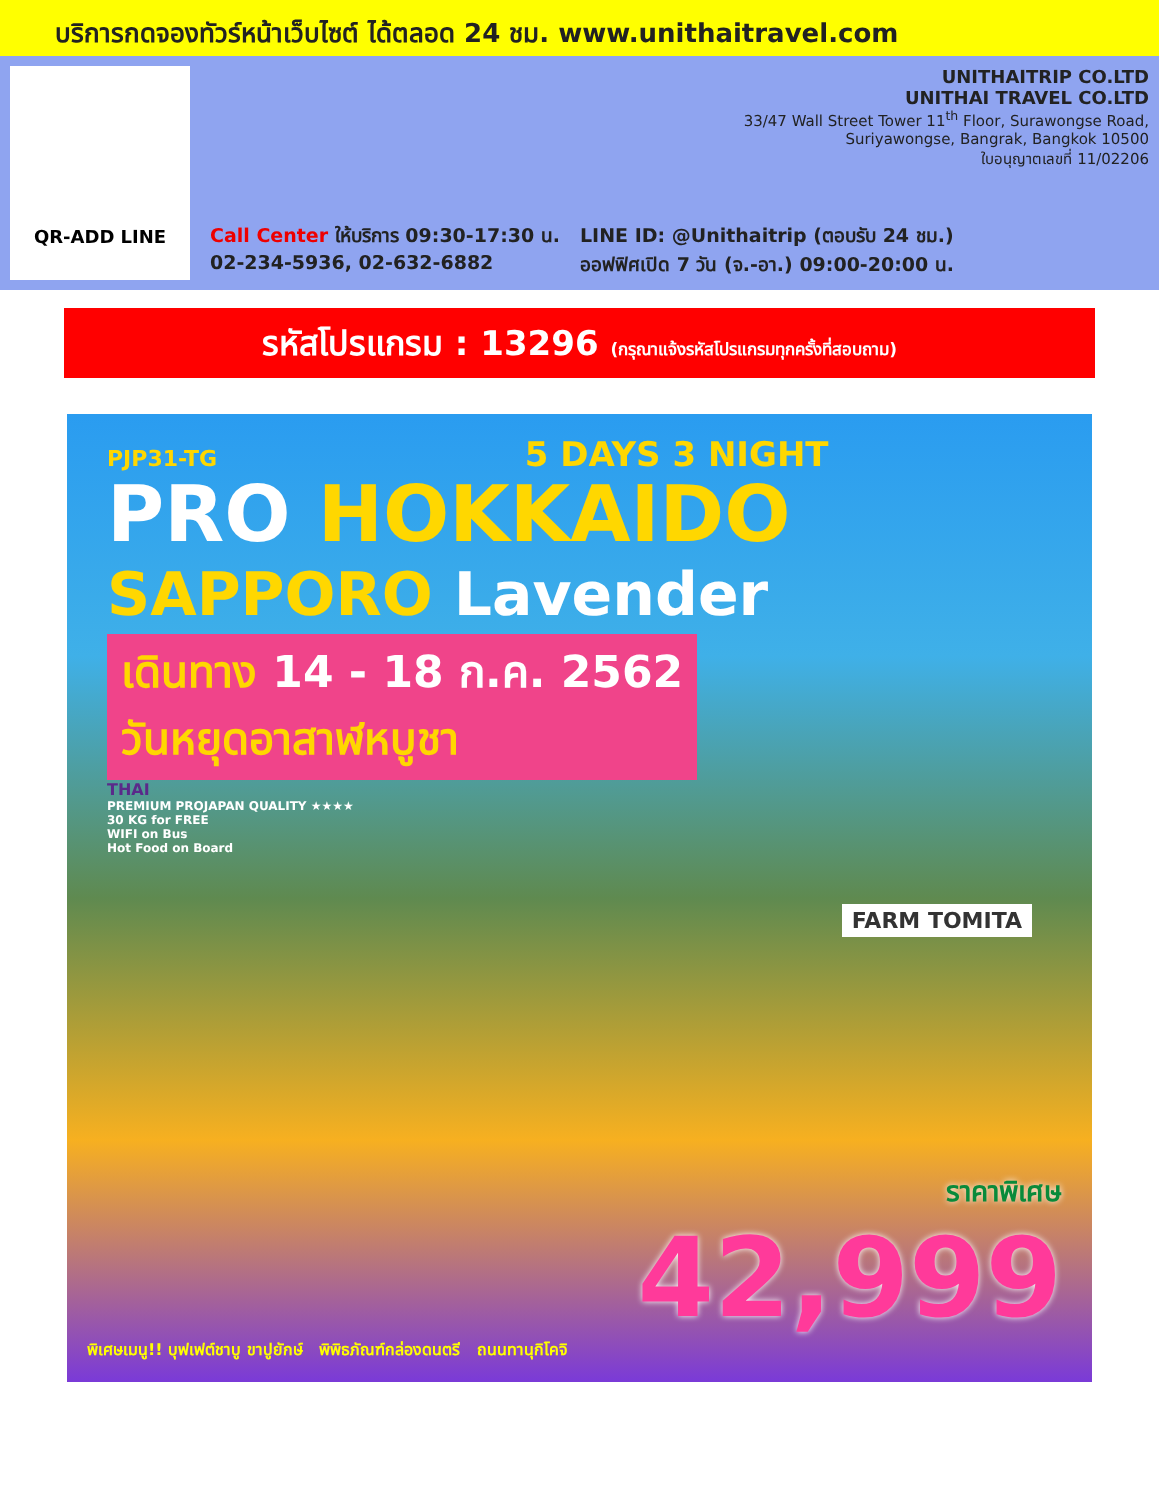บริการกดจองทัวร์หน้าเว็บไซต์ ได้ตลอด 24 ชม. www.unithaitravel.com
QR-ADD LINE
UNITHAITRIP CO.LTD
UNITHAI TRAVEL CO.LTD
33/47 Wall Street Tower 11<sup>th</sup> Floor, Surawongse Road,
Suriyawongse, Bangrak, Bangkok 10500
ใบอนุญาตเลขที่ 11/02206
Call Center ให้บริการ 09:30-17:30 น.
02-234-5936, 02-632-6882
LINE ID: @Unithaitrip (ตอบรับ 24 ชม.)
ออฟฟิศเปิด 7 วัน (จ.-อา.) 09:00-20:00 น.
รหัสโปรแกรม : 13296 (กรุณาแจ้งรหัสโปรแกรมทุกครั้งที่สอบถาม)
PJP31-TG 5 DAYS 3 NIGHT
PRO HOKKAIDO
SAPPORO Lavender
เดินทาง 14 - 18 ก.ค. 2562
วันหยุดอาสาฬหบูชา
THAI
PREMIUM PROJAPAN QUALITY ★★★★
30 KG for FREE
WIFI on Bus
Hot Food on Board
FARM TOMITA
พิเศษเมนู!! บุฟเฟต์ชาบู ขาปูยักษ์ พิพิธภัณฑ์กล่องดนตรี ถนนทานุกิโคจิ
ราคาพิเศษ
42,999